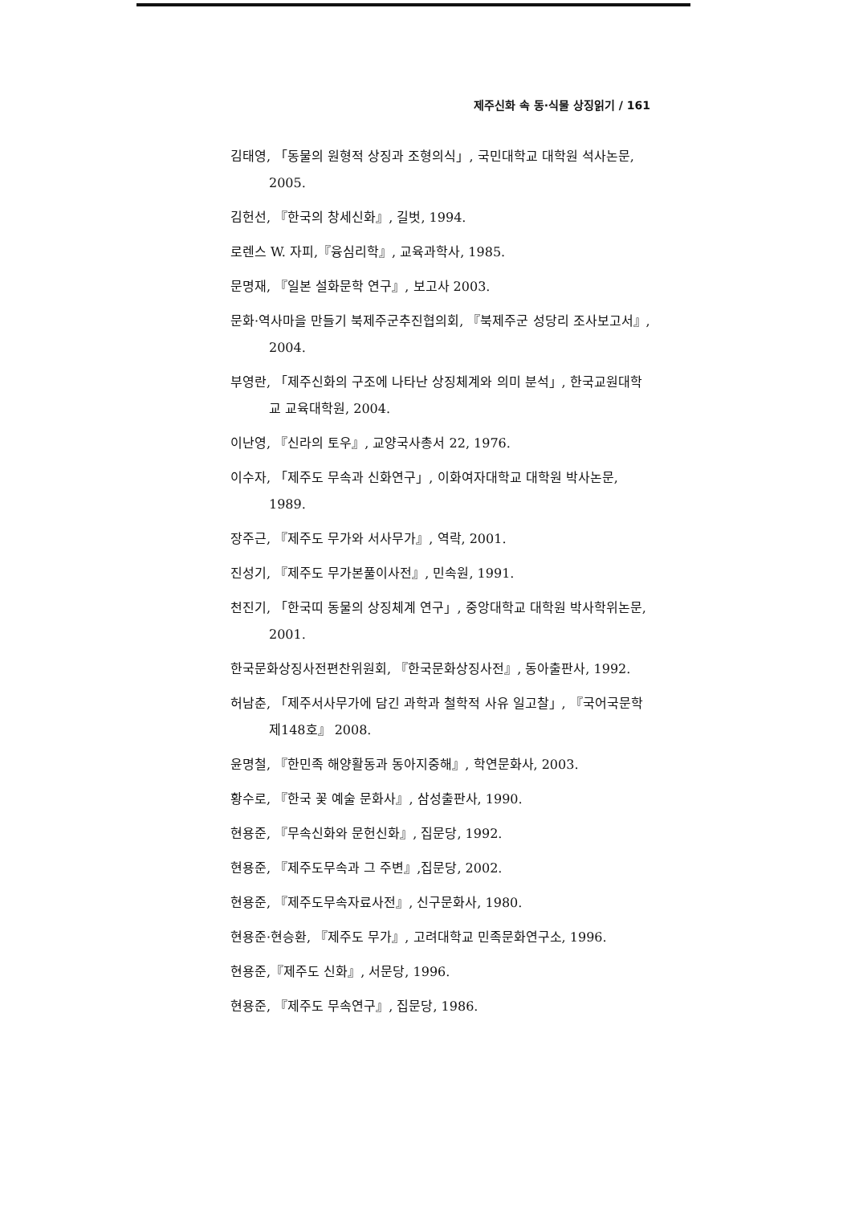제주신화 속 동·식물 상징읽기 / 161
김태영, 「동물의 원형적 상징과 조형의식」, 국민대학교 대학원 석사논문, 2005.
김헌선, 『한국의 창세신화』, 길벗, 1994.
로렌스 W. 자피,『융심리학』, 교육과학사, 1985.
문명재, 『일본 설화문학 연구』, 보고사 2003.
문화·역사마을 만들기 북제주군추진협의회, 『북제주군 성당리 조사보고서』, 2004.
부영란, 「제주신화의 구조에 나타난 상징체계와 의미 분석」, 한국교원대학교 교육대학원, 2004.
이난영, 『신라의 토우』, 교양국사총서 22, 1976.
이수자, 「제주도 무속과 신화연구」, 이화여자대학교 대학원 박사논문, 1989.
장주근, 『제주도 무가와 서사무가』, 역락, 2001.
진성기, 『제주도 무가본풀이사전』, 민속원, 1991.
천진기, 「한국띠 동물의 상징체계 연구」, 중앙대학교 대학원 박사학위논문, 2001.
한국문화상징사전편찬위원회, 『한국문화상징사전』, 동아출판사, 1992.
허남춘, 「제주서사무가에 담긴 과학과 철학적 사유 일고찰」, 『국어국문학 제148호』 2008.
윤명철, 『한민족 해양활동과 동아지중해』, 학연문화사, 2003.
황수로, 『한국 꽃 예술 문화사』, 삼성출판사, 1990.
현용준, 『무속신화와 문헌신화』, 집문당, 1992.
현용준, 『제주도무속과 그 주변』,집문당, 2002.
현용준, 『제주도무속자료사전』, 신구문화사, 1980.
현용준·현승환, 『제주도 무가』, 고려대학교 민족문화연구소, 1996.
현용준,『제주도 신화』, 서문당, 1996.
현용준, 『제주도 무속연구』, 집문당, 1986.